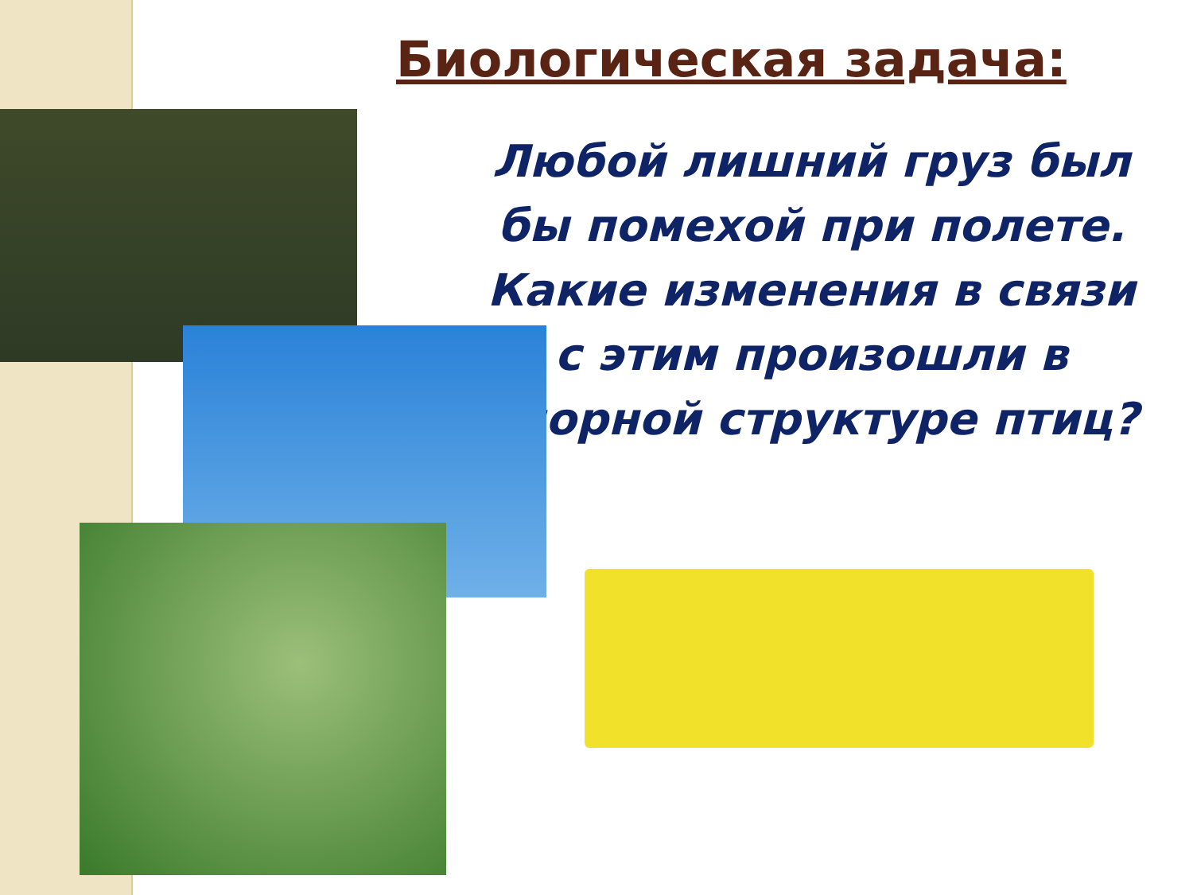Биологическая задача:
Любой лишний груз был бы помехой при полете. Какие изменения в связи с этим произошли в опорной структуре птиц?